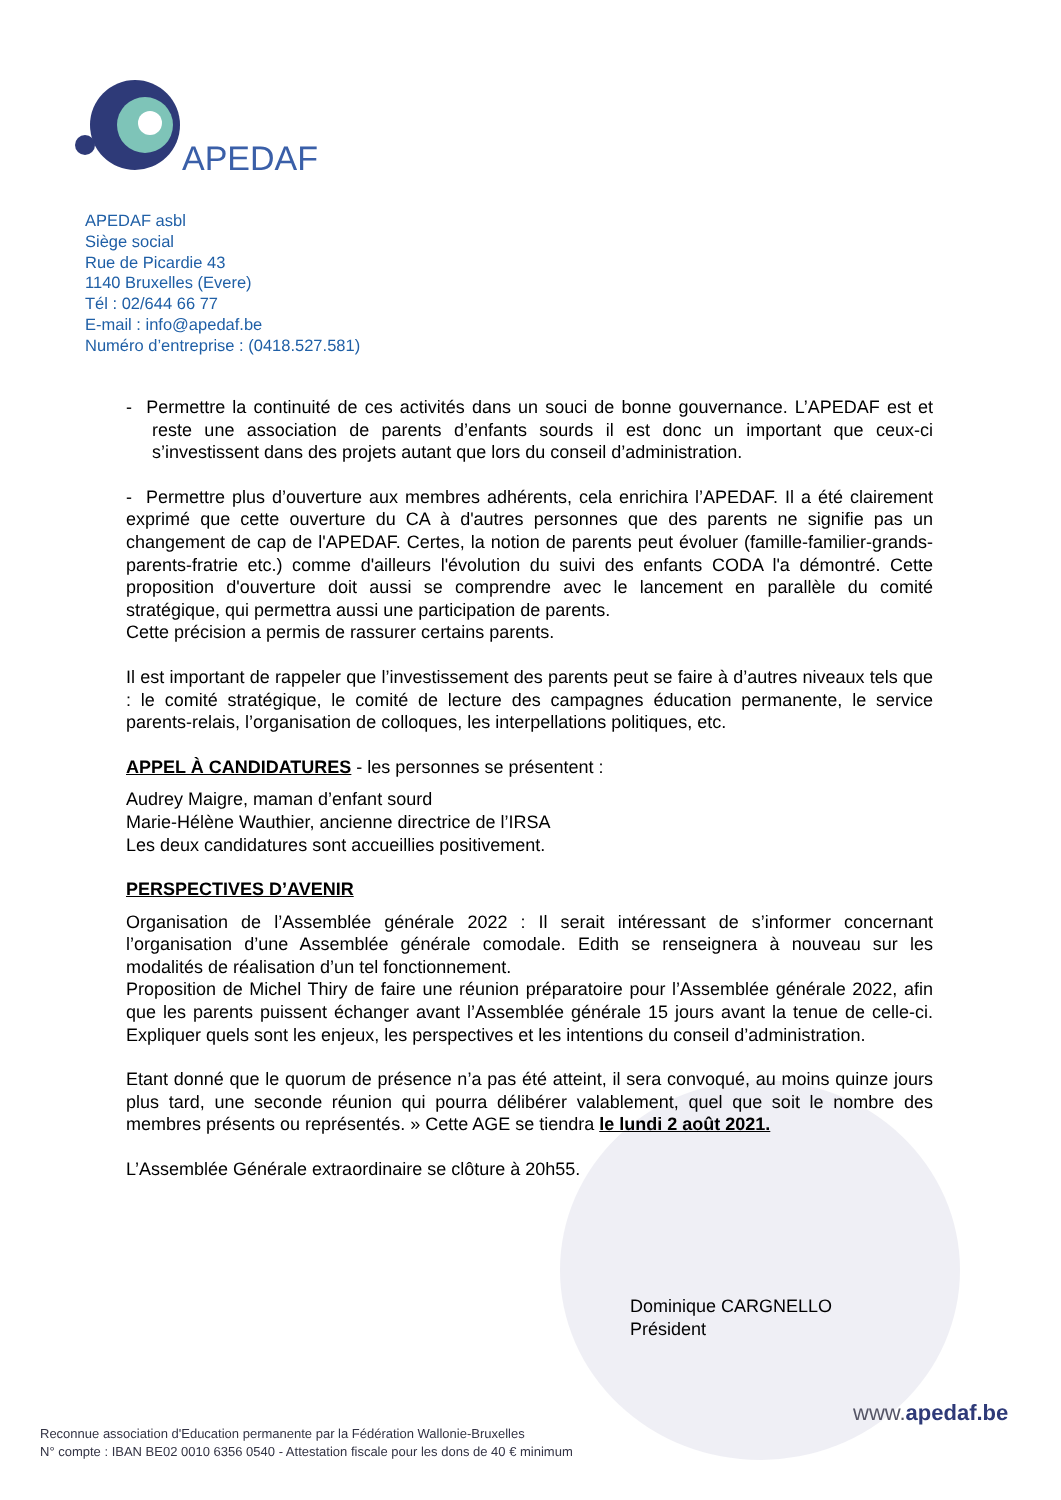APEDAF
APEDAF asbl
Siège social
Rue de Picardie 43
1140 Bruxelles (Evere)
Tél : 02/644 66 77
E-mail : info@apedaf.be
Numéro d’entreprise : (0418.527.581)
- Permettre la continuité de ces activités dans un souci de bonne gouvernance. L’APEDAF est et reste une association de parents d’enfants sourds il est donc un important que ceux-ci s’investissent dans des projets autant que lors du conseil d’administration.
- Permettre plus d’ouverture aux membres adhérents, cela enrichira l’APEDAF. Il a été clairement exprimé que cette ouverture du CA à d'autres personnes que des parents ne signifie pas un changement de cap de l'APEDAF. Certes, la notion de parents peut évoluer (famille-familier-grands-parents-fratrie etc.) comme d'ailleurs l'évolution du suivi des enfants CODA l'a démontré. Cette proposition d'ouverture doit aussi se comprendre avec le lancement en parallèle du comité stratégique, qui permettra aussi une participation de parents.
Cette précision a permis de rassurer certains parents.
Il est important de rappeler que l’investissement des parents peut se faire à d’autres niveaux tels que : le comité stratégique, le comité de lecture des campagnes éducation permanente, le service parents-relais, l’organisation de colloques, les interpellations politiques, etc.
APPEL À CANDIDATURES - les personnes se présentent :
Audrey Maigre, maman d’enfant sourd
Marie-Hélène Wauthier, ancienne directrice de l’IRSA
Les deux candidatures sont accueillies positivement.
PERSPECTIVES D’AVENIR
Organisation de l’Assemblée générale 2022 : Il serait intéressant de s’informer concernant l’organisation d’une Assemblée générale comodale. Edith se renseignera à nouveau sur les modalités de réalisation d’un tel fonctionnement.
Proposition de Michel Thiry de faire une réunion préparatoire pour l’Assemblée générale 2022, afin que les parents puissent échanger avant l’Assemblée générale 15 jours avant la tenue de celle-ci. Expliquer quels sont les enjeux, les perspectives et les intentions du conseil d’administration.
Etant donné que le quorum de présence n’a pas été atteint, il sera convoqué, au moins quinze jours plus tard, une seconde réunion qui pourra délibérer valablement, quel que soit le nombre des membres présents ou représentés. » Cette AGE se tiendra le lundi 2 août 2021.
L’Assemblée Générale extraordinaire se clôture à 20h55.
Dominique CARGNELLO
Président
www.apedaf.be
Reconnue association d'Education permanente par la Fédération Wallonie-Bruxelles
N° compte : IBAN BE02 0010 6356 0540 - Attestation fiscale pour les dons de 40 € minimum